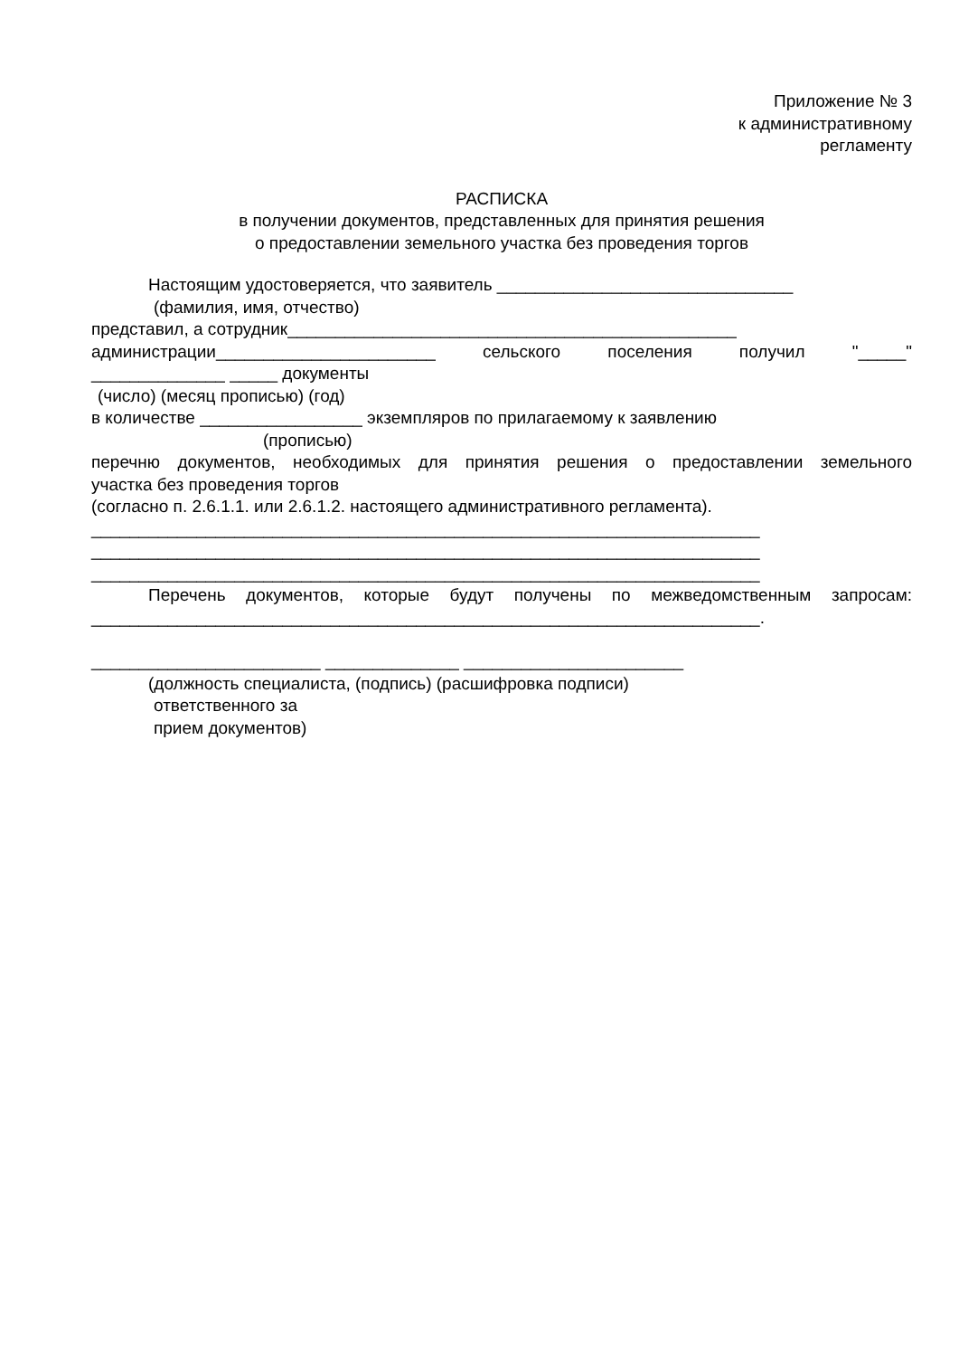Приложение № 3
к административному
регламенту
РАСПИСКА
в получении документов, представленных для принятия решения
о предоставлении земельного участка без проведения торгов
Настоящим удостоверяется, что заявитель _______________________________
(фамилия, имя, отчество)
представил, а сотрудник_______________________________________________
администрации_______________________ сельского поселения получил "_____"
______________ _____ документы
(число) (месяц прописью) (год)
в количестве _________________ экземпляров по прилагаемому к заявлению
(прописью)
перечню документов, необходимых для принятия решения о предоставлении земельного
участка без проведения торгов
(согласно п. 2.6.1.1. или 2.6.1.2. настоящего административного регламента).
______________________________________________________________________
______________________________________________________________________
______________________________________________________________________
Перечень документов, которые будут получены по межведомственным запросам:
______________________________________________________________________.
________________________ ______________ _______________________
(должность специалиста, (подпись) (расшифровка подписи)
ответственного за
прием документов)